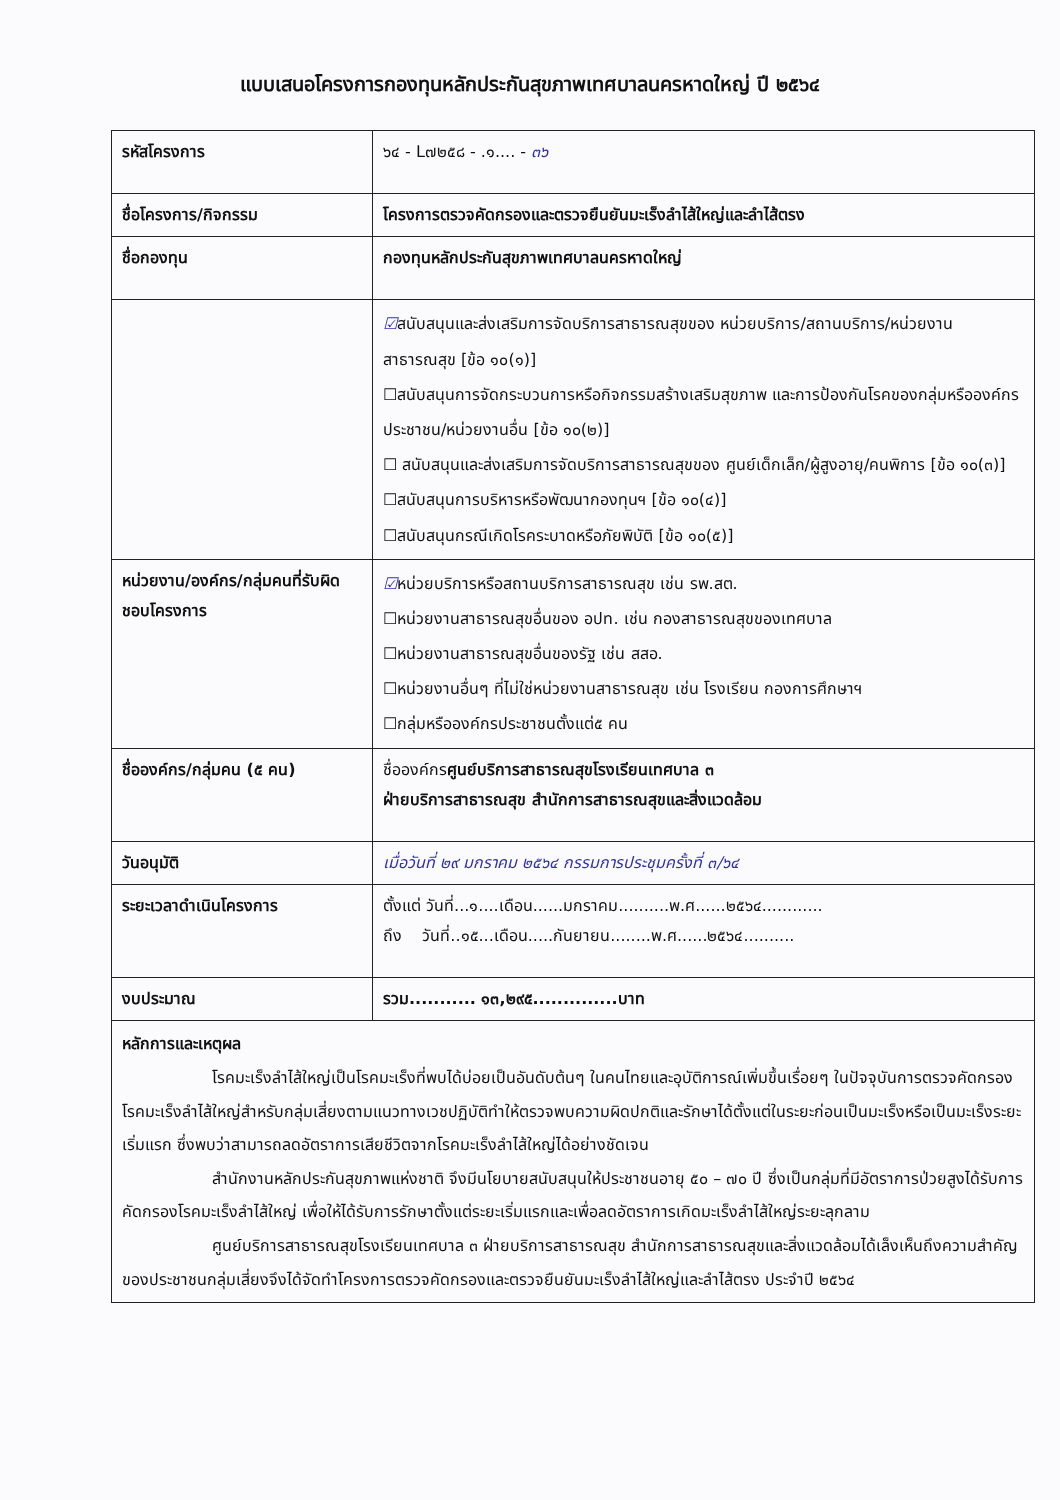แบบเสนอโครงการกองทุนหลักประกันสุขภาพเทศบาลนครหาดใหญ่ ปี ๒๕๖๔
| รหัสโครงการ | ๖๔ - L๗๒๕๘ - .๑.... - ๓๖ |
| ชื่อโครงการ/กิจกรรม | โครงการตรวจคัดกรองและตรวจยืนยันมะเร็งลำไส้ใหญ่และลำไส้ตรง |
| ชื่อกองทุน | กองทุนหลักประกันสุขภาพเทศบาลนครหาดใหญ่ |
| | ☑ สนับสนุนและส่งเสริมการจัดบริการสาธารณสุขของ หน่วยบริการ/สถานบริการ/หน่วยงานสาธารณสุข [ข้อ ๑๐(๑)] ☐สนับสนุนการจัดกระบวนการหรือกิจกรรมสร้างเสริมสุขภาพ และการป้องกันโรคของกลุ่มหรือองค์กรประชาชน/หน่วยงานอื่น [ข้อ ๑๐(๒)] ☐ สนับสนุนและส่งเสริมการจัดบริการสาธารณสุขของ ศูนย์เด็กเล็ก/ผู้สูงอายุ/คนพิการ [ข้อ ๑๐(๓)] ☐สนับสนุนการบริหารหรือพัฒนากองทุนฯ [ข้อ ๑๐(๔)] ☐สนับสนุนกรณีเกิดโรคระบาดหรือภัยพิบัติ [ข้อ ๑๐(๕)] |
| หน่วยงาน/องค์กร/กลุ่มคนที่รับผิดชอบโครงการ | ☑ หน่วยบริการหรือสถานบริการสาธารณสุข เช่น รพ.สต. ☐หน่วยงานสาธารณสุขอื่นของ อปท. เช่น กองสาธารณสุขของเทศบาล ☐หน่วยงานสาธารณสุขอื่นของรัฐ เช่น สสอ. ☐หน่วยงานอื่นๆ ที่ไม่ใช่หน่วยงานสาธารณสุข เช่น โรงเรียน กองการศึกษาฯ ☐กลุ่มหรือองค์กรประชาชนตั้งแต่๕ คน |
| ชื่อองค์กร/กลุ่มคน (๕ คน) | ชื่อองค์กร ศูนย์บริการสาธารณสุขโรงเรียนเทศบาล ๓ ฝ่ายบริการสาธารณสุข สำนักการสาธารณสุขและสิ่งแวดล้อม |
| วันอนุมัติ | เมื่อวันที่ ๒๙ มกราคม ๒๕๖๔ กรรมการประชุมครั้งที่ ๓/๖๔ |
| ระยะเวลาดำเนินโครงการ | ตั้งแต่ วันที่...๑....เดือน......มกราคม..........พ.ศ......๒๕๖๔............ ถึง วันที่..๑๕...เดือน.....กันยายน........พ.ศ......๒๕๖๔.......... |
| งบประมาณ | รวม........... ๑๓,๒๙๕..............บาท |
| หลักการและเหตุผล โรคมะเร็งลำไส้ใหญ่เป็นโรคมะเร็งที่พบได้บ่อยเป็นอันดับต้นๆ ในคนไทยและอุบัติการณ์เพิ่มขึ้นเรื่อยๆ ในปัจจุบันการตรวจคัดกรองโรคมะเร็งลำไส้ใหญ่สำหรับกลุ่มเสี่ยงตามแนวทางเวชปฏิบัติทำให้ตรวจพบความผิดปกติและรักษาได้ตั้งแต่ในระยะก่อนเป็นมะเร็งหรือเป็นมะเร็งระยะเริ่มแรก ซึ่งพบว่าสามารถลดอัตราการเสียชีวิตจากโรคมะเร็งลำไส้ใหญ่ได้อย่างชัดเจน สำนักงานหลักประกันสุขภาพแห่งชาติ จึงมีนโยบายสนับสนุนให้ประชาชนอายุ ๕๐ – ๗๐ ปี ซึ่งเป็นกลุ่มที่มีอัตราการป่วยสูงได้รับการคัดกรองโรคมะเร็งลำไส้ใหญ่ เพื่อให้ได้รับการรักษาตั้งแต่ระยะเริ่มแรกและเพื่อลดอัตราการเกิดมะเร็งลำไส้ใหญ่ระยะลุกลาม ศูนย์บริการสาธารณสุขโรงเรียนเทศบาล ๓ ฝ่ายบริการสาธารณสุข สำนักการสาธารณสุขและสิ่งแวดล้อมได้เล็งเห็นถึงความสำคัญของประชาชนกลุ่มเสี่ยงจึงได้จัดทำโครงการตรวจคัดกรองและตรวจยืนยันมะเร็งลำไส้ใหญ่และลำไส้ตรง ประจำปี ๒๕๖๔ | |